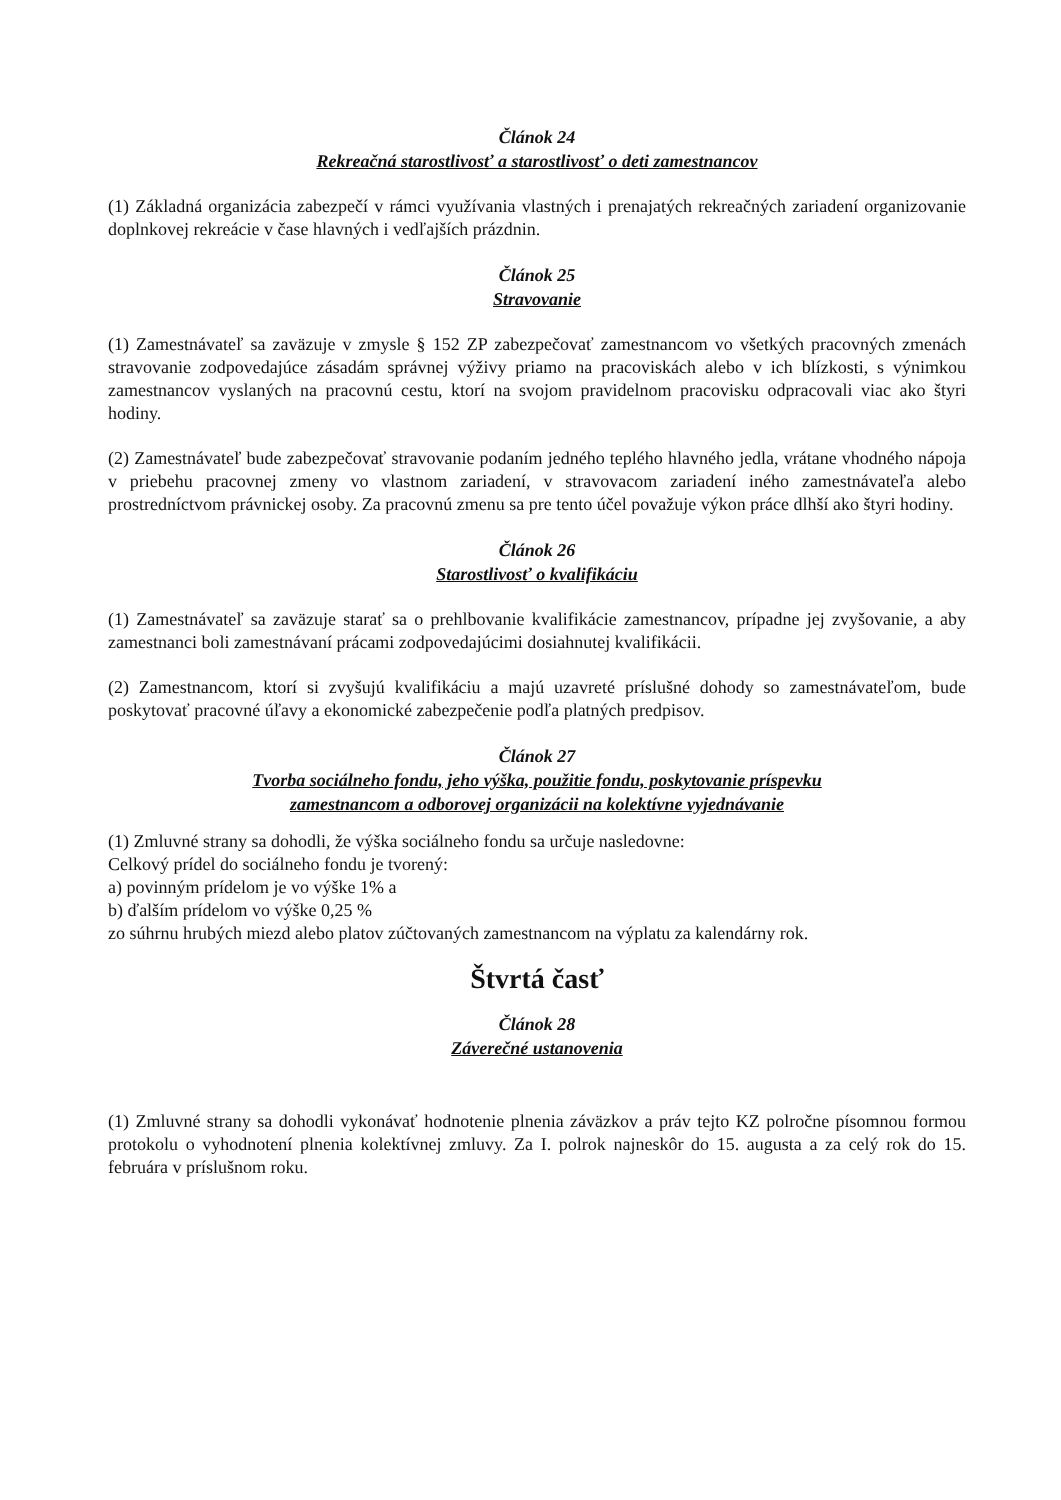Článok 24
Rekreačná starostlivosť a starostlivosť o deti zamestnancov
(1) Základná organizácia zabezpečí v rámci využívania vlastných i prenajatých rekreačných zariadení organizovanie doplnkovej rekreácie v čase hlavných i vedľajších prázdnin.
Článok 25
Stravovanie
(1) Zamestnávateľ sa zaväzuje v zmysle § 152 ZP zabezpečovať zamestnancom vo všetkých pracovných zmenách stravovanie zodpovedajúce zásadám správnej výživy priamo na pracoviskách alebo v ich blízkosti, s výnimkou zamestnancov vyslaných na pracovnú cestu, ktorí na svojom pravidelnom pracovisku odpracovali viac ako štyri hodiny.
(2) Zamestnávateľ bude zabezpečovať stravovanie podaním jedného teplého hlavného jedla, vrátane vhodného nápoja v priebehu pracovnej zmeny vo vlastnom zariadení, v stravovacom zariadení iného zamestnávateľa alebo prostredníctvom právnickej osoby. Za pracovnú zmenu sa pre tento účel považuje výkon práce dlhší ako štyri hodiny.
Článok 26
Starostlivosť o kvalifikáciu
(1) Zamestnávateľ sa zaväzuje starať sa o prehlbovanie kvalifikácie zamestnancov, prípadne jej zvyšovanie, a aby zamestnanci boli zamestnávaní prácami zodpovedajúcimi dosiahnutej kvalifikácii.
(2) Zamestnancom, ktorí si zvyšujú kvalifikáciu a majú uzavreté príslušné dohody so zamestnávateľom, bude poskytovať pracovné úľavy a ekonomické zabezpečenie podľa platných predpisov.
Článok 27
Tvorba sociálneho fondu, jeho výška, použitie fondu, poskytovanie príspevku
zamestnancom a odborovej organizácii na kolektívne vyjednávanie
(1) Zmluvné strany sa dohodli, že výška sociálneho fondu sa určuje nasledovne:
Celkový prídel do sociálneho fondu je tvorený:
a) povinným prídelom je vo výške 1% a
b) ďalším prídelom vo výške 0,25 %
zo súhrnu hrubých miezd alebo platov zúčtovaných zamestnancom na výplatu za kalendárny rok.
Štvrtá časť
Článok 28
Záverečné ustanovenia
(1) Zmluvné strany sa dohodli vykonávať hodnotenie plnenia záväzkov a práv tejto KZ polročne písomnou formou protokolu o vyhodnotení plnenia kolektívnej zmluvy. Za I. polrok najneskôr do 15. augusta a za celý rok do 15. februára v príslušnom roku.